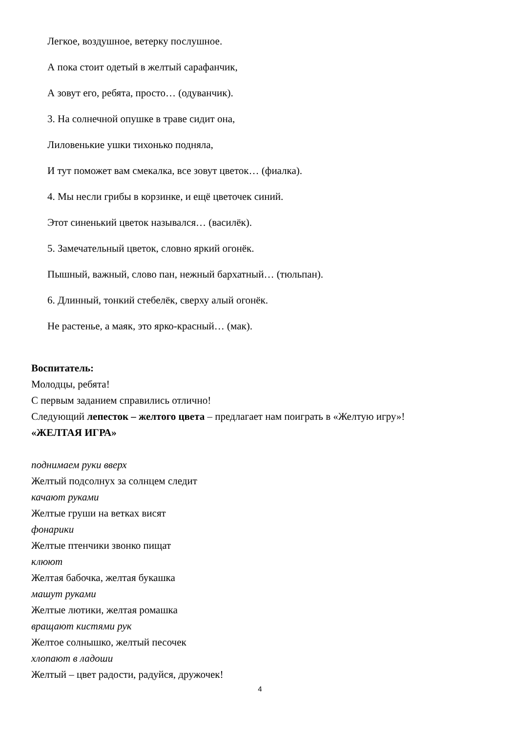Легкое, воздушное, ветерку послушное.
А пока стоит одетый в желтый сарафанчик,
А зовут его, ребята, просто… (одуванчик).
3. На солнечной опушке в траве сидит она,
Лиловенькие ушки тихонько подняла,
И тут поможет вам смекалка, все зовут цветок… (фиалка).
4. Мы несли грибы в корзинке, и ещё цветочек синий.
Этот синенький цветок назывался… (василёк).
5. Замечательный цветок, словно яркий огонёк.
Пышный, важный, слово пан, нежный бархатный… (тюльпан).
6. Длинный, тонкий стебелёк, сверху алый огонёк.
Не растенье, а маяк, это ярко-красный… (мак).
Воспитатель:
Молодцы, ребята!
С первым заданием справились отлично!
Следующий лепесток – желтого цвета – предлагает нам поиграть в «Желтую игру»!
«ЖЕЛТАЯ ИГРА»
поднимаем руки вверх
Желтый подсолнух за солнцем следит
качают руками
Желтые груши на ветках висят
фонарики
Желтые птенчики звонко пищат
клюют
Желтая бабочка, желтая букашка
машут руками
Желтые лютики, желтая ромашка
вращают кистями рук
Желтое солнышко, желтый песочек
хлопают в ладоши
Желтый – цвет радости, радуйся, дружочек!
4